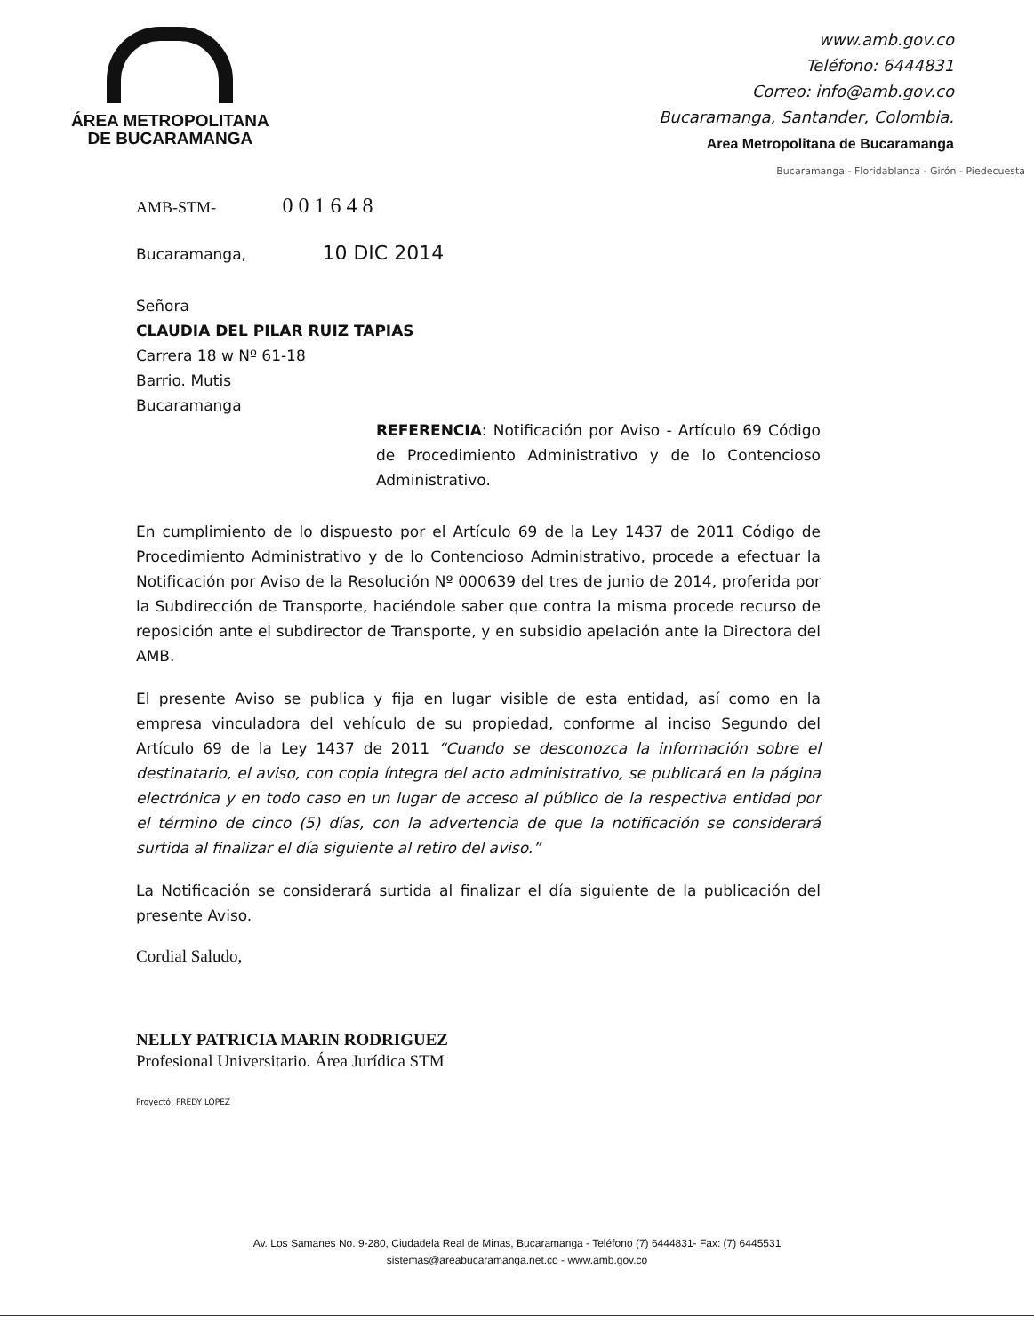ÁREA METROPOLITANA
DE BUCARAMANGA
www.amb.gov.co
Teléfono: 6444831
Correo: info@amb.gov.co
Bucaramanga, Santander, Colombia.
Area Metropolitana de Bucaramanga
Bucaramanga - Floridablanca - Girón - Piedecuesta
AMB-STM- 001648
Bucaramanga, 10 DIC 2014
Señora
CLAUDIA DEL PILAR RUIZ TAPIAS
Carrera 18 w Nº 61-18
Barrio. Mutis
Bucaramanga
REFERENCIA: Notificación por Aviso - Artículo 69 Código de Procedimiento Administrativo y de lo Contencioso Administrativo.
En cumplimiento de lo dispuesto por el Artículo 69 de la Ley 1437 de 2011 Código de Procedimiento Administrativo y de lo Contencioso Administrativo, procede a efectuar la Notificación por Aviso de la Resolución Nº 000639 del tres de junio de 2014, proferida por la Subdirección de Transporte, haciéndole saber que contra la misma procede recurso de reposición ante el subdirector de Transporte, y en subsidio apelación ante la Directora del AMB.
El presente Aviso se publica y fija en lugar visible de esta entidad, así como en la empresa vinculadora del vehículo de su propiedad, conforme al inciso Segundo del Artículo 69 de la Ley 1437 de 2011 “Cuando se desconozca la información sobre el destinatario, el aviso, con copia íntegra del acto administrativo, se publicará en la página electrónica y en todo caso en un lugar de acceso al público de la respectiva entidad por el término de cinco (5) días, con la advertencia de que la notificación se considerará surtida al finalizar el día siguiente al retiro del aviso.”
La Notificación se considerará surtida al finalizar el día siguiente de la publicación del presente Aviso.
Cordial Saludo,
NELLY PATRICIA MARIN RODRIGUEZ
Profesional Universitario. Área Jurídica STM
Proyectó: FREDY LOPEZ
Av. Los Samanes No. 9-280, Ciudadela Real de Minas, Bucaramanga - Teléfono (7) 6444831- Fax: (7) 6445531
sistemas@areabucaramanga.net.co - www.amb.gov.co